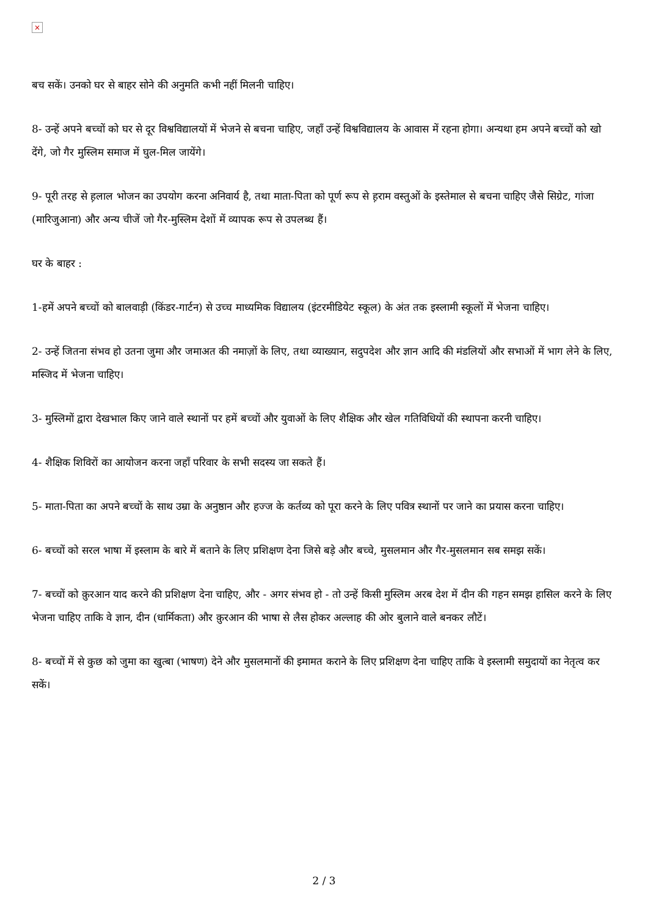×
बच सकें। उनको घर से बाहर सोने की अनुमति कभी नहीं मिलनी चाहिए।
8- उन्हें अपने बच्चों को घर से दूर विश्वविद्यालयों में भेजने से बचना चाहिए, जहाँ उन्हें विश्वविद्यालय के आवास में रहना होगा। अन्यथा हम अपने बच्चों को खो देंगे, जो गैर मुस्लिम समाज में घुल-मिल जायेंगे।
9- पूरी तरह से ह़लाल भोजन का उपयोग करना अनिवार्य है, तथा माता-पिता को पूर्ण रूप से ह़राम वस्तुओं के इस्तेमाल से बचना चाहिए जैसे सिग्रेट, गांजा (मारिजुआना) और अन्य चीजें जो गैर-मुस्लिम देशों में व्यापक रूप से उपलब्ध हैं।
घर के बाहर :
1-हमें अपने बच्चों को बालवाड़ी (किंडर-गार्टन) से उच्च माध्यमिक विद्यालय (इंटरमीडियेट स्कूल) के अंत तक इस्लामी स्कूलों में भेजना चाहिए।
2- उन्हें जितना संभव हो उतना जुमा और जमाअत की नमाज़ों के लिए, तथा व्याख्यान, सदुपदेश और ज्ञान आदि की मंडलियों और सभाओं में भाग लेने के लिए, मस्जिद में भेजना चाहिए।
3- मुस्लिमों द्वारा देखभाल किए जाने वाले स्थानों पर हमें बच्चों और युवाओं के लिए शैक्षिक और खेल गतिविधियों की स्थापना करनी चाहिए।
4- शैक्षिक शिविरों का आयोजन करना जहाँ परिवार के सभी सदस्य जा सकते हैं।
5- माता-पिता का अपने बच्चों के साथ उम्रा के अनुष्ठान और हज्ज के कर्तव्य को पूरा करने के लिए पवित्र स्थानों पर जाने का प्रयास करना चाहिए।
6- बच्चों को सरल भाषा में इस्लाम के बारे में बताने के लिए प्रशिक्षण देना जिसे बड़े और बच्चे, मुसलमान और गैर-मुसलमान सब समझ सकें।
7- बच्चों को क़ुरआन याद करने की प्रशिक्षण देना चाहिए, और - अगर संभव हो - तो उन्हें किसी मुस्लिम अरब देश में दीन की गहन समझ हासिल करने के लिए भेजना चाहिए ताकि वे ज्ञान, दीन (धार्मिकता) और क़ुरआन की भाषा से लैस होकर अल्लाह की ओर बुलाने वाले बनकर लौटें।
8- बच्चों में से कुछ को जुमा का खुत्बा (भाषण) देने और मुसलमानों की इमामत कराने के लिए प्रशिक्षण देना चाहिए ताकि वे इस्लामी समुदायों का नेतृत्व कर सकें।
2 / 3